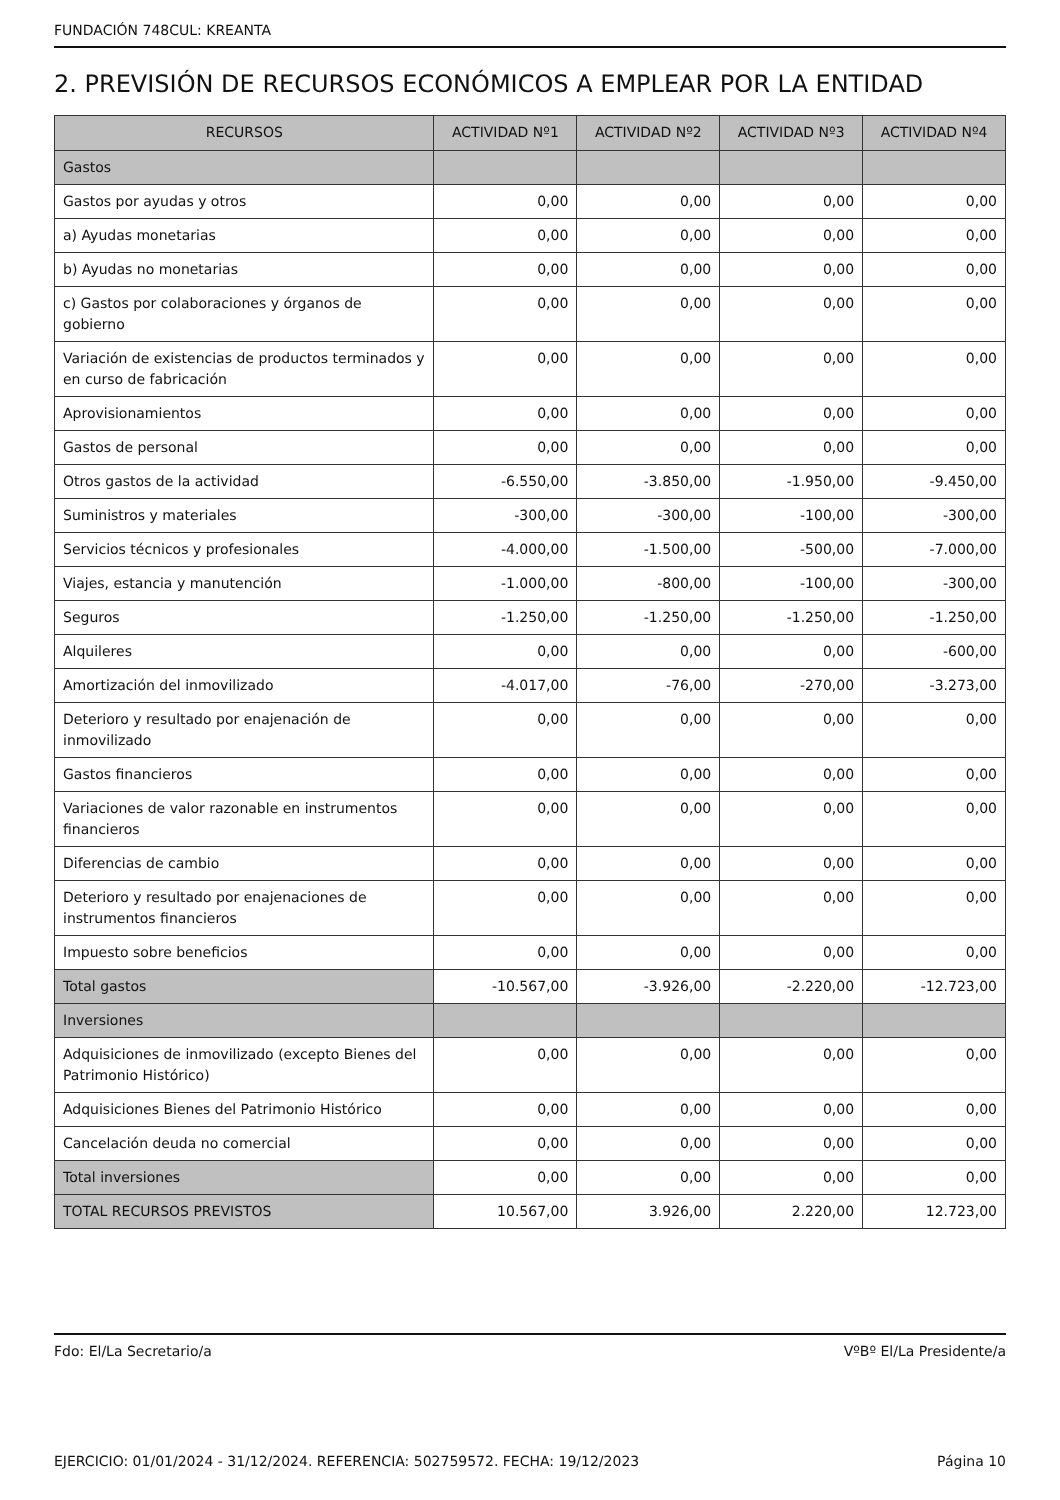FUNDACIÓN 748CUL: KREANTA
2. PREVISIÓN DE RECURSOS ECONÓMICOS A EMPLEAR POR LA ENTIDAD
| RECURSOS | ACTIVIDAD Nº1 | ACTIVIDAD Nº2 | ACTIVIDAD Nº3 | ACTIVIDAD Nº4 |
| --- | --- | --- | --- | --- |
| Gastos | | | | |
| Gastos por ayudas y otros | 0,00 | 0,00 | 0,00 | 0,00 |
| a) Ayudas monetarias | 0,00 | 0,00 | 0,00 | 0,00 |
| b) Ayudas no monetarias | 0,00 | 0,00 | 0,00 | 0,00 |
| c) Gastos por colaboraciones y órganos de gobierno | 0,00 | 0,00 | 0,00 | 0,00 |
| Variación de existencias de productos terminados y en curso de fabricación | 0,00 | 0,00 | 0,00 | 0,00 |
| Aprovisionamientos | 0,00 | 0,00 | 0,00 | 0,00 |
| Gastos de personal | 0,00 | 0,00 | 0,00 | 0,00 |
| Otros gastos de la actividad | -6.550,00 | -3.850,00 | -1.950,00 | -9.450,00 |
| Suministros y materiales | -300,00 | -300,00 | -100,00 | -300,00 |
| Servicios técnicos y profesionales | -4.000,00 | -1.500,00 | -500,00 | -7.000,00 |
| Viajes, estancia y manutención | -1.000,00 | -800,00 | -100,00 | -300,00 |
| Seguros | -1.250,00 | -1.250,00 | -1.250,00 | -1.250,00 |
| Alquileres | 0,00 | 0,00 | 0,00 | -600,00 |
| Amortización del inmovilizado | -4.017,00 | -76,00 | -270,00 | -3.273,00 |
| Deterioro y resultado por enajenación de inmovilizado | 0,00 | 0,00 | 0,00 | 0,00 |
| Gastos financieros | 0,00 | 0,00 | 0,00 | 0,00 |
| Variaciones de valor razonable en instrumentos financieros | 0,00 | 0,00 | 0,00 | 0,00 |
| Diferencias de cambio | 0,00 | 0,00 | 0,00 | 0,00 |
| Deterioro y resultado por enajenaciones de instrumentos financieros | 0,00 | 0,00 | 0,00 | 0,00 |
| Impuesto sobre beneficios | 0,00 | 0,00 | 0,00 | 0,00 |
| Total gastos | -10.567,00 | -3.926,00 | -2.220,00 | -12.723,00 |
| Inversiones | | | | |
| Adquisiciones de inmovilizado (excepto Bienes del Patrimonio Histórico) | 0,00 | 0,00 | 0,00 | 0,00 |
| Adquisiciones Bienes del Patrimonio Histórico | 0,00 | 0,00 | 0,00 | 0,00 |
| Cancelación deuda no comercial | 0,00 | 0,00 | 0,00 | 0,00 |
| Total inversiones | 0,00 | 0,00 | 0,00 | 0,00 |
| TOTAL RECURSOS PREVISTOS | 10.567,00 | 3.926,00 | 2.220,00 | 12.723,00 |
Fdo: El/La Secretario/a VºBº El/La Presidente/a
EJERCICIO: 01/01/2024 - 31/12/2024. REFERENCIA: 502759572. FECHA: 19/12/2023 Página 10